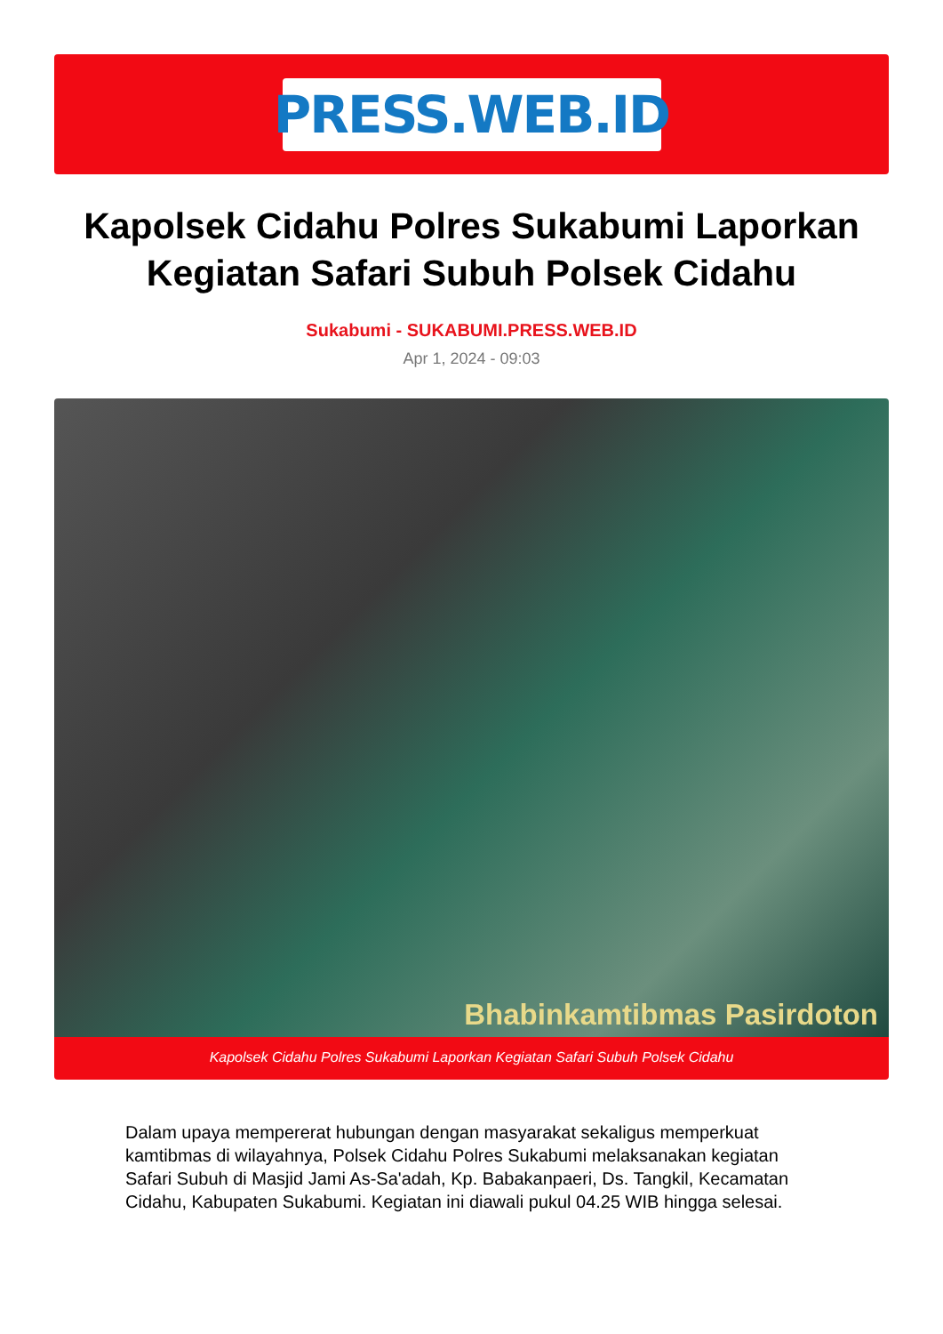PRESS.WEB.ID
Kapolsek Cidahu Polres Sukabumi Laporkan Kegiatan Safari Subuh Polsek Cidahu
Sukabumi - SUKABUMI.PRESS.WEB.ID
Apr 1, 2024 - 09:03
Bhabinkamtibmas Pasirdoton
Kapolsek Cidahu Polres Sukabumi Laporkan Kegiatan Safari Subuh Polsek Cidahu
Dalam upaya mempererat hubungan dengan masyarakat sekaligus memperkuat kamtibmas di wilayahnya, Polsek Cidahu Polres Sukabumi melaksanakan kegiatan Safari Subuh di Masjid Jami As-Sa'adah, Kp. Babakanpaeri, Ds. Tangkil, Kecamatan Cidahu, Kabupaten Sukabumi. Kegiatan ini diawali pukul 04.25 WIB hingga selesai.